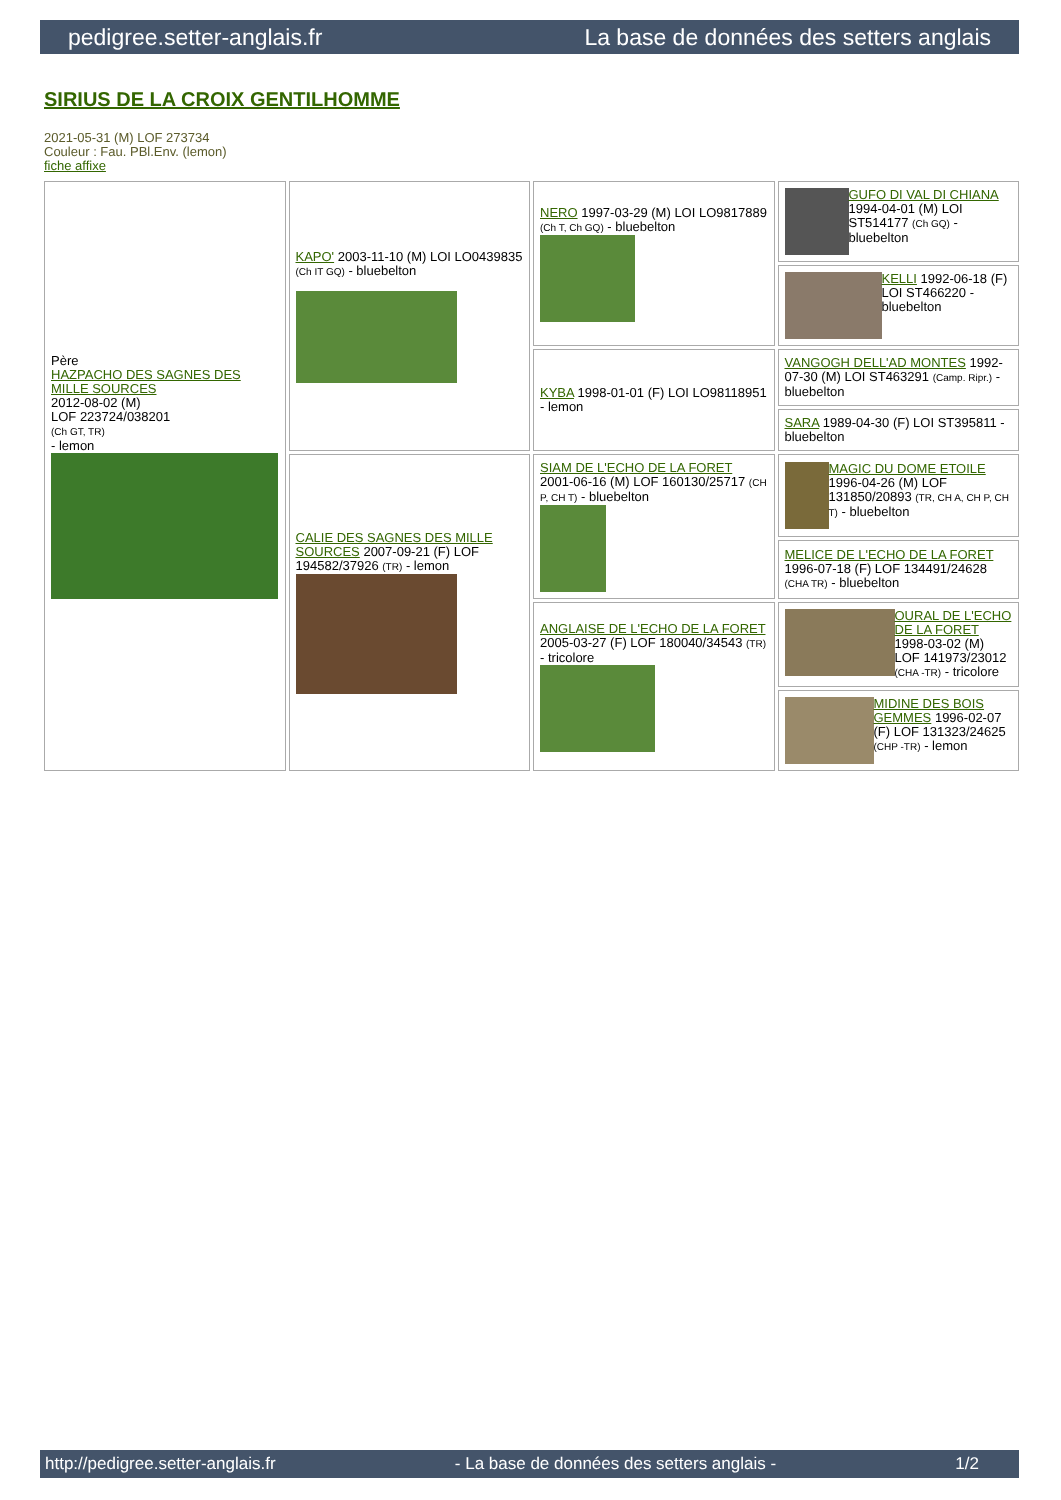pedigree.setter-anglais.fr La base de données des setters anglais
SIRIUS DE LA CROIX GENTILHOMME
2021-05-31 (M) LOF 273734
Couleur : Fau. PBl.Env. (lemon)
fiche affixe
| Père HAZPACHO DES SAGNES DES MILLE SOURCES 2012-08-02 (M) LOF 223724/038201 (Ch GT, TR) - lemon | KAPO' 2003-11-10 (M) LOI LO0439835 (Ch IT GQ) - bluebelton | NERO 1997-03-29 (M) LOI LO9817889 (Ch T, Ch GQ) - bluebelton | GUFO DI VAL DI CHIANA 1994-04-01 (M) LOI ST514177 (Ch GQ) - bluebelton |
| | | | KELLI 1992-06-18 (F) LOI ST466220 - bluebelton |
| | | KYBA 1998-01-01 (F) LOI LO98118951 - lemon | VANGOGH DELL'AD MONTES 1992-07-30 (M) LOI ST463291 (Camp. Ripr.) - bluebelton |
| | | | SARA 1989-04-30 (F) LOI ST395811 - bluebelton |
| | CALIE DES SAGNES DES MILLE SOURCES 2007-09-21 (F) LOF 194582/37926 (TR) - lemon | SIAM DE L'ECHO DE LA FORET 2001-06-16 (M) LOF 160130/25717 (CH P, CH T) - bluebelton | MAGIC DU DOME ETOILE 1996-04-26 (M) LOF 131850/20893 (TR, CH A, CH P, CH T) - bluebelton |
| | | | MELICE DE L'ECHO DE LA FORET 1996-07-18 (F) LOF 134491/24628 (CHA TR) - bluebelton |
| | | ANGLAISE DE L'ECHO DE LA FORET 2005-03-27 (F) LOF 180040/34543 (TR) - tricolore | OURAL DE L'ECHO DE LA FORET 1998-03-02 (M) LOF 141973/23012 (CHA -TR) - tricolore |
| | | | MIDINE DES BOIS GEMMES 1996-02-07 (F) LOF 131323/24625 (CHP -TR) - lemon |
http://pedigree.setter-anglais.fr - La base de données des setters anglais - 1/2